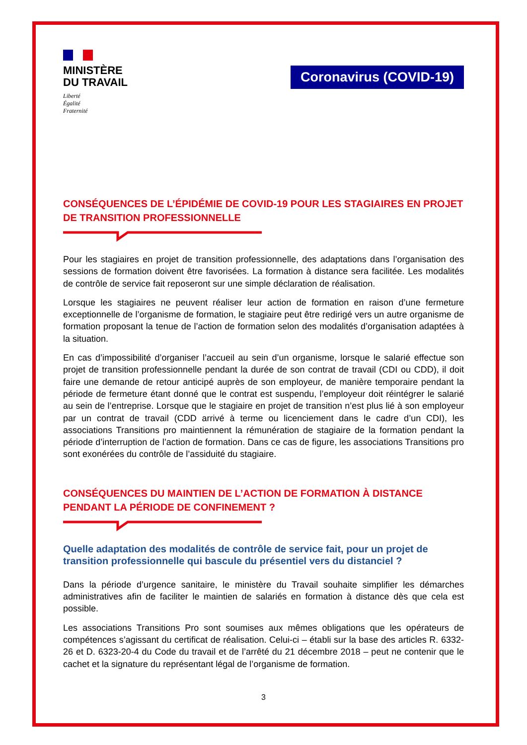MINISTÈRE
DU TRAVAIL
Liberté
Égalité
Fraternité
Coronavirus (COVID-19)
CONSÉQUENCES DE L’ÉPIDÉMIE DE COVID-19 POUR LES STAGIAIRES EN PROJET DE TRANSITION PROFESSIONNELLE
Pour les stagiaires en projet de transition professionnelle, des adaptations dans l’organisation des sessions de formation doivent être favorisées. La formation à distance sera facilitée. Les modalités de contrôle de service fait reposeront sur une simple déclaration de réalisation.
Lorsque les stagiaires ne peuvent réaliser leur action de formation en raison d’une fermeture exceptionnelle de l’organisme de formation, le stagiaire peut être redirigé vers un autre organisme de formation proposant la tenue de l’action de formation selon des modalités d’organisation adaptées à la situation.
En cas d’impossibilité d’organiser l’accueil au sein d’un organisme, lorsque le salarié effectue son projet de transition professionnelle pendant la durée de son contrat de travail (CDI ou CDD), il doit faire une demande de retour anticipé auprès de son employeur, de manière temporaire pendant la période de fermeture étant donné que le contrat est suspendu, l’employeur doit réintégrer le salarié au sein de l’entreprise. Lorsque que le stagiaire en projet de transition n’est plus lié à son employeur par un contrat de travail (CDD arrivé à terme ou licenciement dans le cadre d’un CDI), les associations Transitions pro maintiennent la rémunération de stagiaire de la formation pendant la période d’interruption de l’action de formation. Dans ce cas de figure, les associations Transitions pro sont exonérées du contrôle de l’assiduité du stagiaire.
CONSÉQUENCES DU MAINTIEN DE L’ACTION DE FORMATION À DISTANCE PENDANT LA PÉRIODE DE CONFINEMENT ?
Quelle adaptation des modalités de contrôle de service fait, pour un projet de transition professionnelle qui bascule du présentiel vers du distanciel ?
Dans la période d’urgence sanitaire, le ministère du Travail souhaite simplifier les démarches administratives afin de faciliter le maintien de salariés en formation à distance dès que cela est possible.
Les associations Transitions Pro sont soumises aux mêmes obligations que les opérateurs de compétences s’agissant du certificat de réalisation. Celui-ci – établi sur la base des articles R. 6332-26 et D. 6323-20-4 du Code du travail et de l’arrêté du 21 décembre 2018 – peut ne contenir que le cachet et la signature du représentant légal de l’organisme de formation.
3